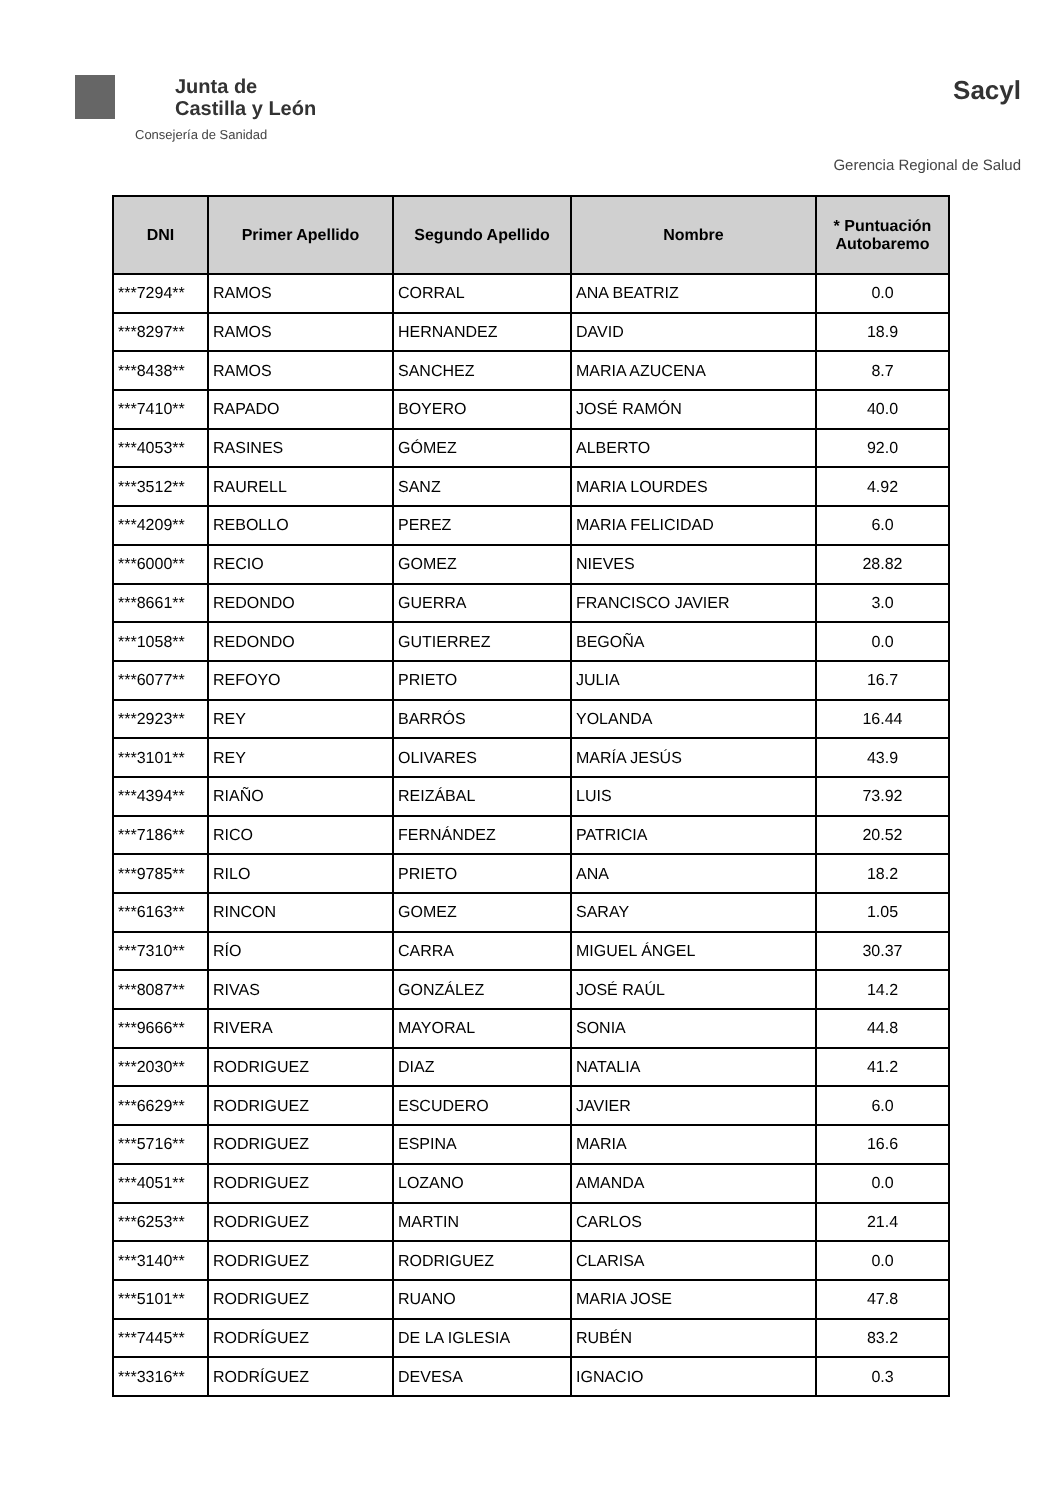Junta de
Castilla y León
Consejería de Sanidad
Sacyl
Gerencia Regional de Salud
| DNI | Primer Apellido | Segundo Apellido | Nombre | * Puntuación Autobaremo |
| --- | --- | --- | --- | --- |
| ***7294** | RAMOS | CORRAL | ANA BEATRIZ | 0.0 |
| ***8297** | RAMOS | HERNANDEZ | DAVID | 18.9 |
| ***8438** | RAMOS | SANCHEZ | MARIA AZUCENA | 8.7 |
| ***7410** | RAPADO | BOYERO | JOSÉ RAMÓN | 40.0 |
| ***4053** | RASINES | GÓMEZ | ALBERTO | 92.0 |
| ***3512** | RAURELL | SANZ | MARIA LOURDES | 4.92 |
| ***4209** | REBOLLO | PEREZ | MARIA FELICIDAD | 6.0 |
| ***6000** | RECIO | GOMEZ | NIEVES | 28.82 |
| ***8661** | REDONDO | GUERRA | FRANCISCO JAVIER | 3.0 |
| ***1058** | REDONDO | GUTIERREZ | BEGOÑA | 0.0 |
| ***6077** | REFOYO | PRIETO | JULIA | 16.7 |
| ***2923** | REY | BARRÓS | YOLANDA | 16.44 |
| ***3101** | REY | OLIVARES | MARÍA JESÚS | 43.9 |
| ***4394** | RIAÑO | REIZÁBAL | LUIS | 73.92 |
| ***7186** | RICO | FERNÁNDEZ | PATRICIA | 20.52 |
| ***9785** | RILO | PRIETO | ANA | 18.2 |
| ***6163** | RINCON | GOMEZ | SARAY | 1.05 |
| ***7310** | RÍO | CARRA | MIGUEL ÁNGEL | 30.37 |
| ***8087** | RIVAS | GONZÁLEZ | JOSÉ RAÚL | 14.2 |
| ***9666** | RIVERA | MAYORAL | SONIA | 44.8 |
| ***2030** | RODRIGUEZ | DIAZ | NATALIA | 41.2 |
| ***6629** | RODRIGUEZ | ESCUDERO | JAVIER | 6.0 |
| ***5716** | RODRIGUEZ | ESPINA | MARIA | 16.6 |
| ***4051** | RODRIGUEZ | LOZANO | AMANDA | 0.0 |
| ***6253** | RODRIGUEZ | MARTIN | CARLOS | 21.4 |
| ***3140** | RODRIGUEZ | RODRIGUEZ | CLARISA | 0.0 |
| ***5101** | RODRIGUEZ | RUANO | MARIA JOSE | 47.8 |
| ***7445** | RODRÍGUEZ | DE LA IGLESIA | RUBÉN | 83.2 |
| ***3316** | RODRÍGUEZ | DEVESA | IGNACIO | 0.3 |